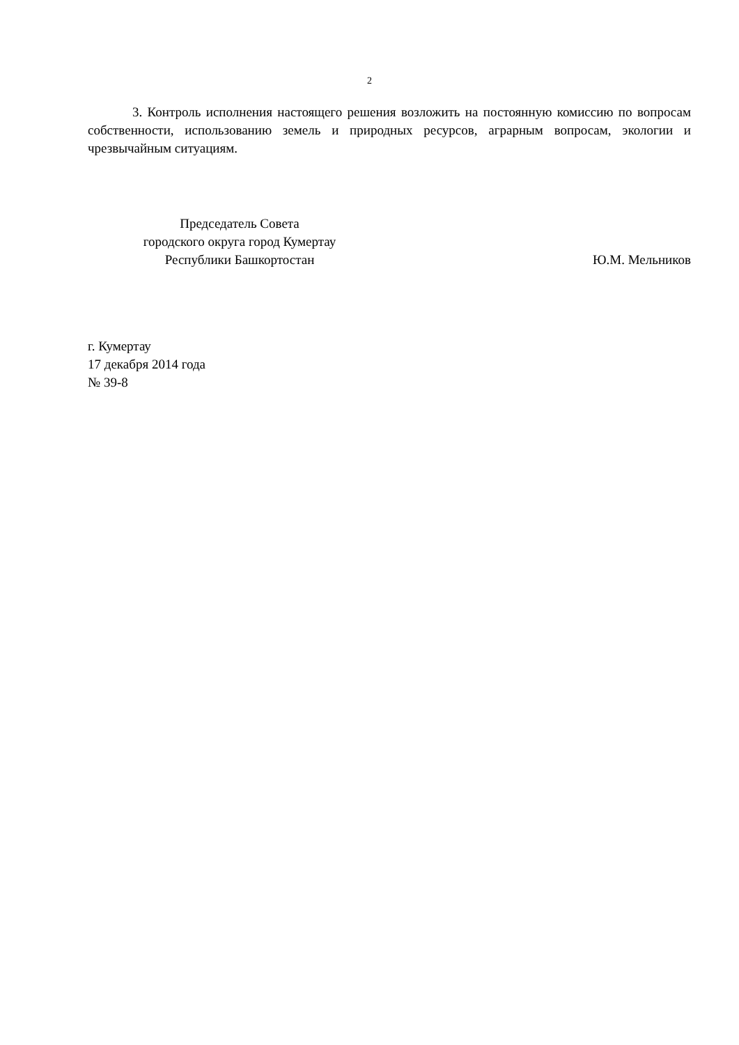2
3. Контроль исполнения настоящего решения возложить на постоянную комиссию по вопросам собственности, использованию земель и природных ресурсов, аграрным вопросам, экологии и чрезвычайным ситуациям.
Председатель Совета
городского округа город Кумертау
Республики Башкортостан
Ю.М. Мельников
г. Кумертау
17 декабря 2014 года
№ 39-8